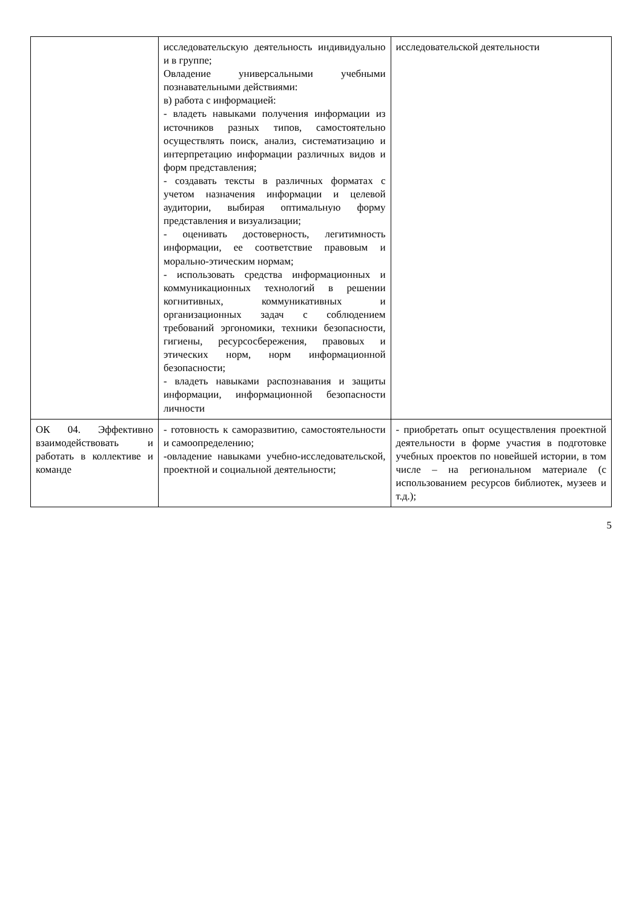| | исследовательскую деятельность индивидуально и в группе; Овладение универсальными учебными познавательными действиями: в) работа с информацией: - владеть навыками получения информации из источников разных типов, самостоятельно осуществлять поиск, анализ, систематизацию и интерпретацию информации различных видов и форм представления; - создавать тексты в различных форматах с учетом назначения информации и целевой аудитории, выбирая оптимальную форму представления и визуализации; - оценивать достоверность, легитимность информации, ее соответствие правовым и морально-этическим нормам; - использовать средства информационных и коммуникационных технологий в решении когнитивных, коммуникативных и организационных задач с соблюдением требований эргономики, техники безопасности, гигиены, ресурсосбережения, правовых и этических норм, норм информационной безопасности; - владеть навыками распознавания и защиты информации, информационной безопасности личности | исследовательской деятельности |
| ОК 04. Эффективно взаимодействовать и работать в коллективе и команде | - готовность к саморазвитию, самостоятельности и самоопределению; -овладение навыками учебно-исследовательской, проектной и социальной деятельности; | - приобретать опыт осуществления проектной деятельности в форме участия в подготовке учебных проектов по новейшей истории, в том числе – на региональном материале (с использованием ресурсов библиотек, музеев и т.д.); |
5